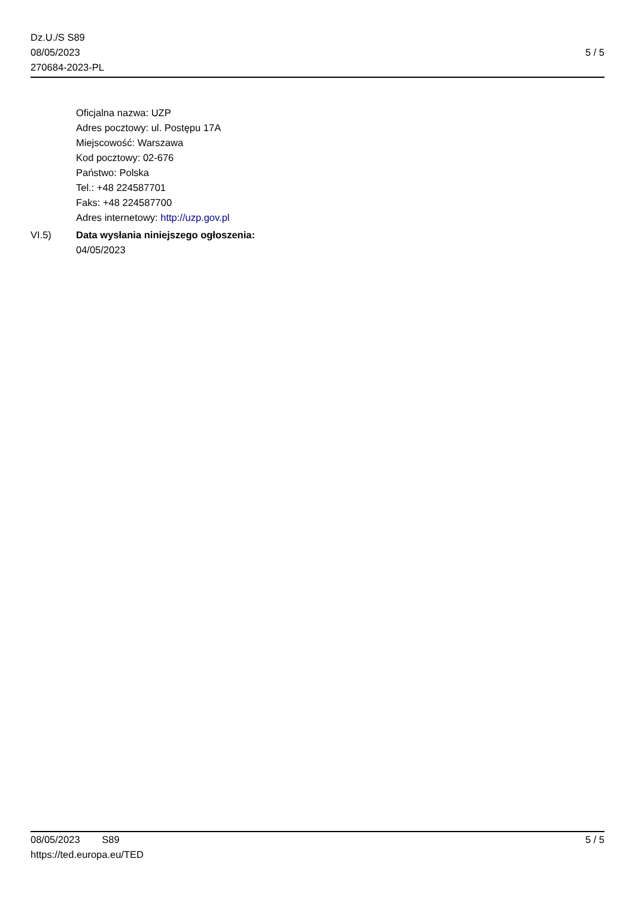Dz.U./S S89
08/05/2023
270684-2023-PL
5 / 5
Oficjalna nazwa: UZP
Adres pocztowy: ul. Postępu 17A
Miejscowość: Warszawa
Kod pocztowy: 02-676
Państwo: Polska
Tel.: +48 224587701
Faks: +48 224587700
Adres internetowy: http://uzp.gov.pl
VI.5) Data wysłania niniejszego ogłoszenia:
04/05/2023
08/05/2023 S89 5 / 5
https://ted.europa.eu/TED